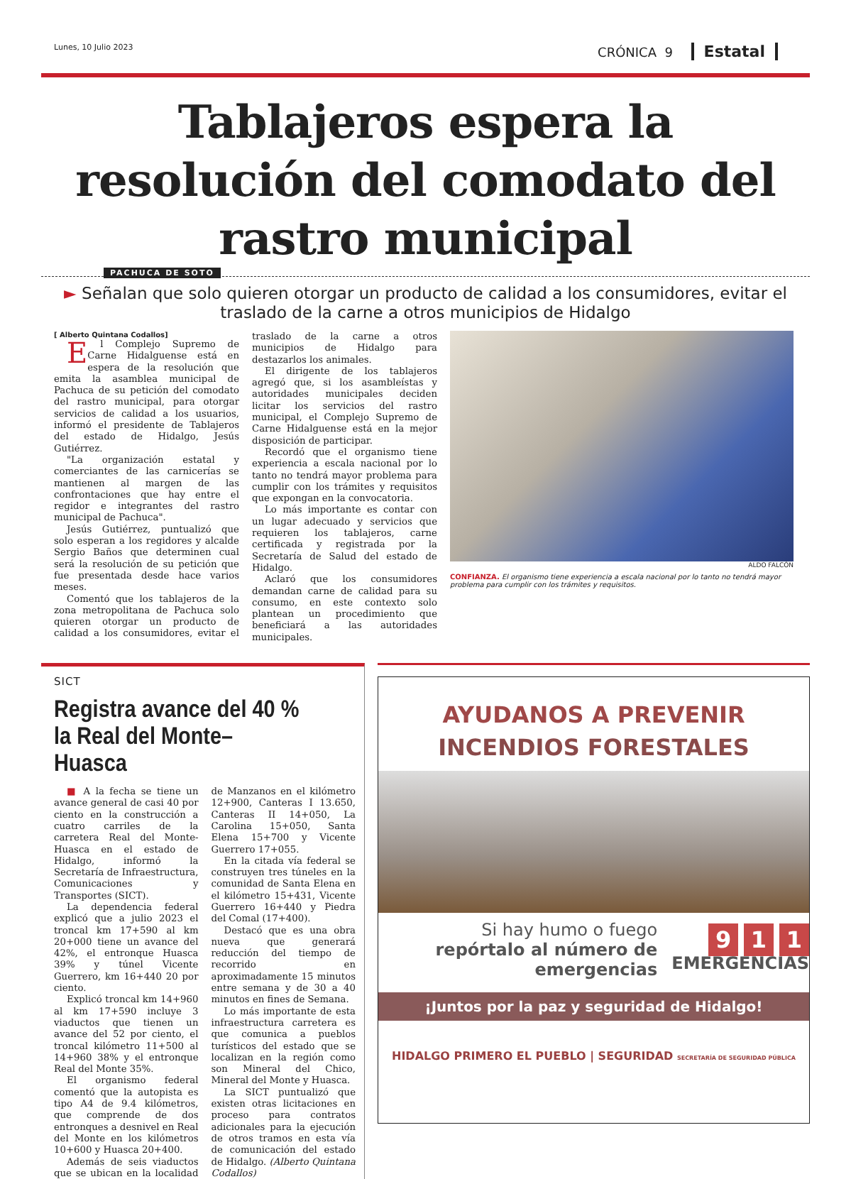Lunes, 10 Julio 2023
CRÓNICA 9 Estatal
Tablajeros espera la resolución del comodato del rastro municipal
PACHUCA DE SOTO
► Señalan que solo quieren otorgar un producto de calidad a los consumidores, evitar el traslado de la carne a otros municipios de Hidalgo
[ Alberto Quintana Codallos]
El Complejo Supremo de Carne Hidalguense está en espera de la resolución que emita la asamblea municipal de Pachuca de su petición del comodato del rastro municipal, para otorgar servicios de calidad a los usuarios, informó el presidente de Tablajeros del estado de Hidalgo, Jesús Gutiérrez.
"La organización estatal y comerciantes de las carnicerías se mantienen al margen de las confrontaciones que hay entre el regidor e integrantes del rastro municipal de Pachuca".
Jesús Gutiérrez, puntualizó que solo esperan a los regidores y alcalde Sergio Baños que determinen cual será la resolución de su petición que fue presentada desde hace varios meses.
Comentó que los tablajeros de la zona metropolitana de Pachuca solo quieren otorgar un producto de calidad a los consumidores, evitar el traslado de la carne a otros municipios de Hidalgo para destazarlos los animales.
El dirigente de los tablajeros agregó que, si los asambleístas y autoridades municipales deciden licitar los servicios del rastro municipal, el Complejo Supremo de Carne Hidalguense está en la mejor disposición de participar.
Recordó que el organismo tiene experiencia a escala nacional por lo tanto no tendrá mayor problema para cumplir con los trámites y requisitos que expongan en la convocatoria.
Lo más importante es contar con un lugar adecuado y servicios que requieren los tablajeros, carne certificada y registrada por la Secretaría de Salud del estado de Hidalgo.
Aclaró que los consumidores demandan carne de calidad para su consumo, en este contexto solo plantean un procedimiento que beneficiará a las autoridades municipales.
ALDO FALCÓN
CONFIANZA. El organismo tiene experiencia a escala nacional por lo tanto no tendrá mayor problema para cumplir con los trámites y requisitos.
SICT
Registra avance del 40 %
la Real del Monte– Huasca
■ A la fecha se tiene un avance general de casi 40 por ciento en la construcción a cuatro carriles de la carretera Real del Monte-Huasca en el estado de Hidalgo, informó la Secretaría de Infraestructura, Comunicaciones y Transportes (SICT).
La dependencia federal explicó que a julio 2023 el troncal km 17+590 al km 20+000 tiene un avance del 42%, el entronque Huasca 39% y túnel Vicente Guerrero, km 16+440 20 por ciento.
Explicó troncal km 14+960 al km 17+590 incluye 3 viaductos que tienen un avance del 52 por ciento, el troncal kilómetro 11+500 al 14+960 38% y el entronque Real del Monte 35%.
El organismo federal comentó que la autopista es tipo A4 de 9.4 kilómetros, que comprende de dos entronques a desnivel en Real del Monte en los kilómetros 10+600 y Huasca 20+400.
Además de seis viaductos que se ubican en la localidad de Manzanos en el kilómetro 12+900, Canteras I 13.650, Canteras II 14+050, La Carolina 15+050, Santa Elena 15+700 y Vicente Guerrero 17+055.
En la citada vía federal se construyen tres túneles en la comunidad de Santa Elena en el kilómetro 15+431, Vicente Guerrero 16+440 y Piedra del Comal (17+400).
Destacó que es una obra nueva que generará reducción del tiempo de recorrido en aproximadamente 15 minutos entre semana y de 30 a 40 minutos en fines de Semana.
Lo más importante de esta infraestructura carretera es que comunica a pueblos turísticos del estado que se localizan en la región como son Mineral del Chico, Mineral del Monte y Huasca.
La SICT puntualizó que existen otras licitaciones en proceso para contratos adicionales para la ejecución de otros tramos en esta vía de comunicación del estado de Hidalgo. (Alberto Quintana Codallos)
AYUDANOS A PREVENIR
INCENDIOS FORESTALES
Si hay humo o fuego
repórtalo al número de emergencias
9 1 1
EMERGENCIAS
¡Juntos por la paz y seguridad de Hidalgo!
HIDALGO PRIMERO EL PUEBLO | SEGURIDAD SECRETARÍA DE SEGURIDAD PÚBLICA